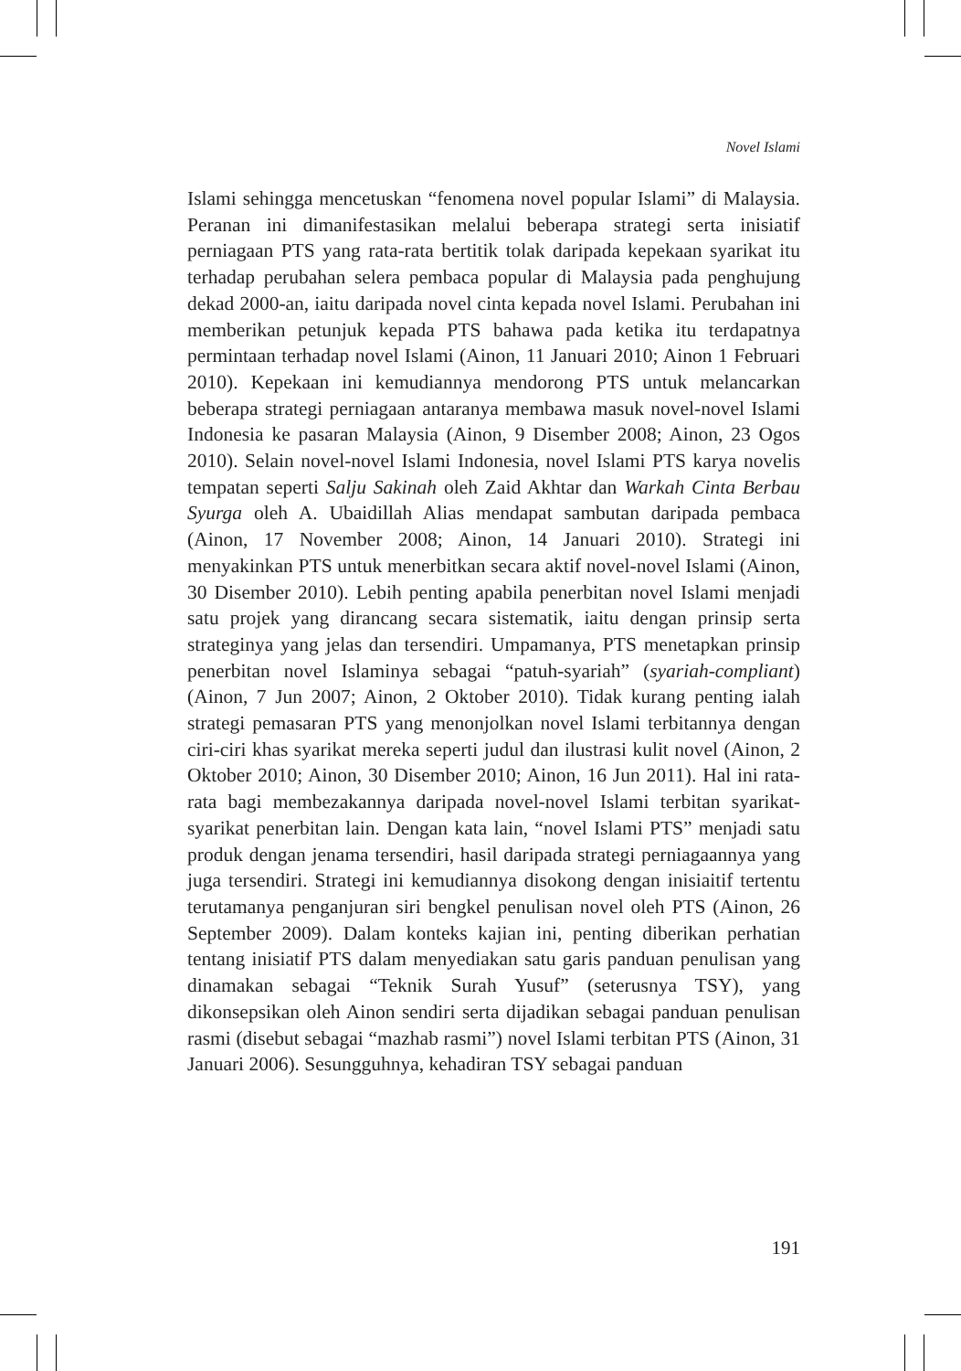Novel Islami
Islami sehingga mencetuskan “fenomena novel popular Islami” di Malaysia. Peranan ini dimanifestasikan melalui beberapa strategi serta inisiatif perniagaan PTS yang rata-rata bertitik tolak daripada kepekaan syarikat itu terhadap perubahan selera pembaca popular di Malaysia pada penghujung dekad 2000-an, iaitu daripada novel cinta kepada novel Islami. Perubahan ini memberikan petunjuk kepada PTS bahawa pada ketika itu terdapatnya permintaan terhadap novel Islami (Ainon, 11 Januari 2010; Ainon 1 Februari 2010). Kepekaan ini kemudiannya mendorong PTS untuk melancarkan beberapa strategi perniagaan antaranya membawa masuk novel-novel Islami Indonesia ke pasaran Malaysia (Ainon, 9 Disember 2008; Ainon, 23 Ogos 2010). Selain novel-novel Islami Indonesia, novel Islami PTS karya novelis tempatan seperti Salju Sakinah oleh Zaid Akhtar dan Warkah Cinta Berbau Syurga oleh A. Ubaidillah Alias mendapat sambutan daripada pembaca (Ainon, 17 November 2008; Ainon, 14 Januari 2010). Strategi ini menyakinkan PTS untuk menerbitkan secara aktif novel-novel Islami (Ainon, 30 Disember 2010). Lebih penting apabila penerbitan novel Islami menjadi satu projek yang dirancang secara sistematik, iaitu dengan prinsip serta strateginya yang jelas dan tersendiri. Umpamanya, PTS menetapkan prinsip penerbitan novel Islaminya sebagai “patuh-syariah” (syariah-compliant) (Ainon, 7 Jun 2007; Ainon, 2 Oktober 2010). Tidak kurang penting ialah strategi pemasaran PTS yang menonjolkan novel Islami terbitannya dengan ciri-ciri khas syarikat mereka seperti judul dan ilustrasi kulit novel (Ainon, 2 Oktober 2010; Ainon, 30 Disember 2010; Ainon, 16 Jun 2011). Hal ini rata-rata bagi membezakannya daripada novel-novel Islami terbitan syarikat-syarikat penerbitan lain. Dengan kata lain, “novel Islami PTS” menjadi satu produk dengan jenama tersendiri, hasil daripada strategi perniagaannya yang juga tersendiri. Strategi ini kemudiannya disokong dengan inisiaitif tertentu terutamanya penganjuran siri bengkel penulisan novel oleh PTS (Ainon, 26 September 2009). Dalam konteks kajian ini, penting diberikan perhatian tentang inisiatif PTS dalam menyediakan satu garis panduan penulisan yang dinamakan sebagai “Teknik Surah Yusuf” (seterusnya TSY), yang dikonsepsikan oleh Ainon sendiri serta dijadikan sebagai panduan penulisan rasmi (disebut sebagai “mazhab rasmi”) novel Islami terbitan PTS (Ainon, 31 Januari 2006). Sesungguhnya, kehadiran TSY sebagai panduan
191